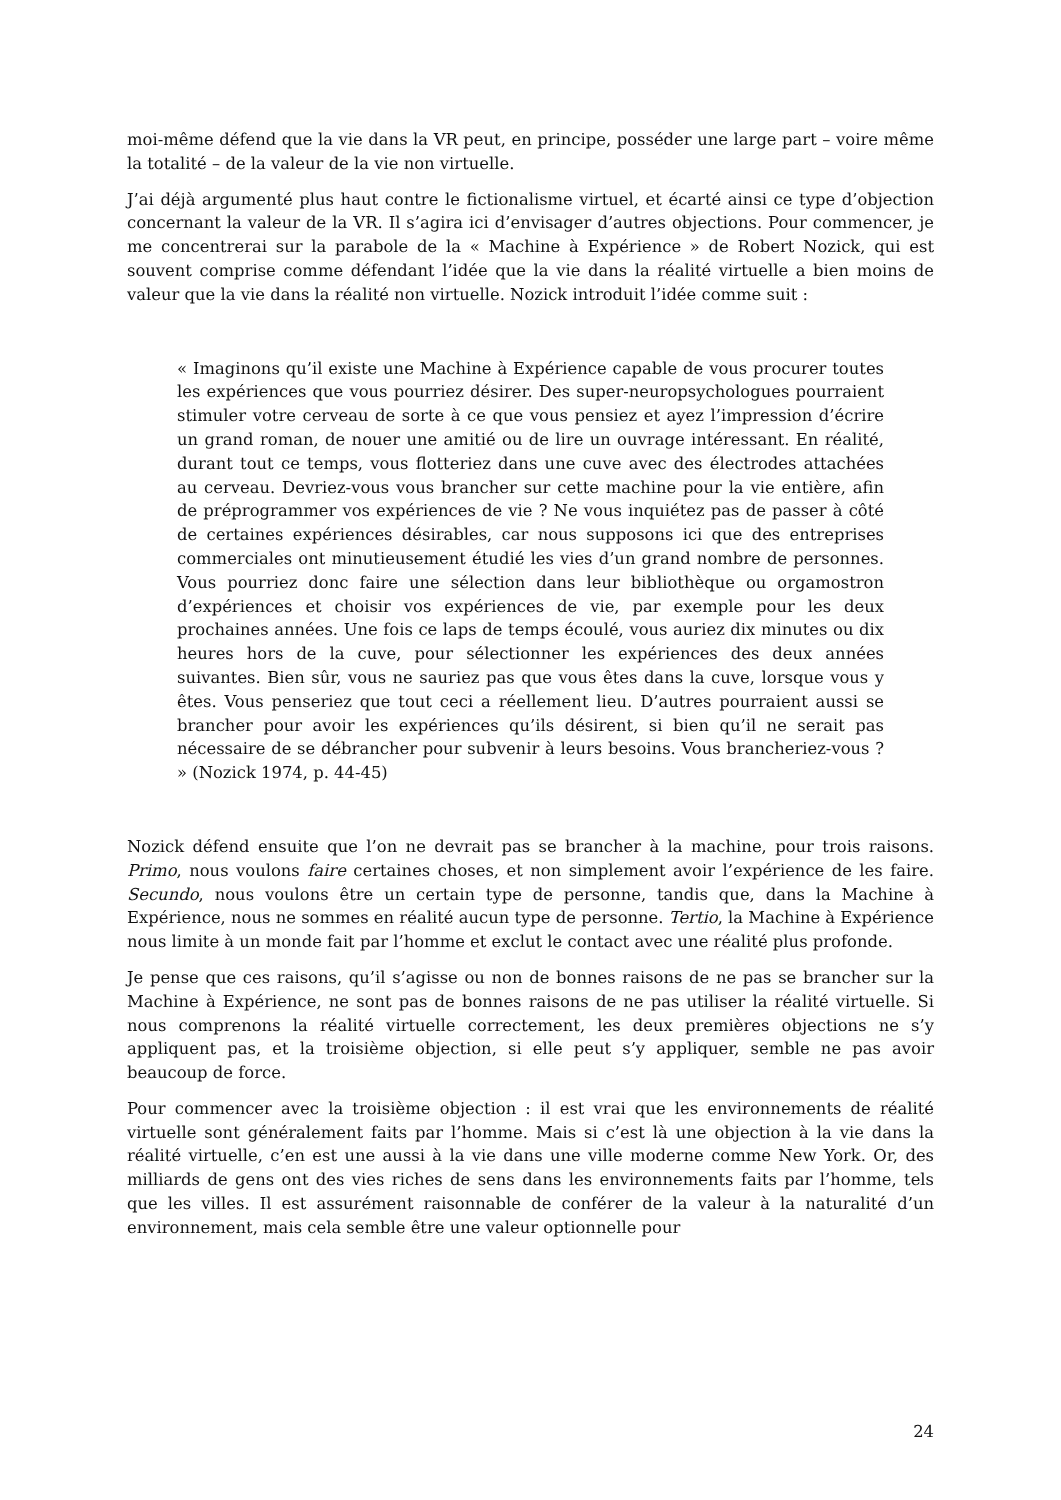moi-même défend que la vie dans la VR peut, en principe, posséder une large part – voire même la totalité – de la valeur de la vie non virtuelle.
J’ai déjà argumenté plus haut contre le fictionalisme virtuel, et écarté ainsi ce type d’objection concernant la valeur de la VR. Il s’agira ici d’envisager d’autres objections. Pour commencer, je me concentrerai sur la parabole de la « Machine à Expérience » de Robert Nozick, qui est souvent comprise comme défendant l’idée que la vie dans la réalité virtuelle a bien moins de valeur que la vie dans la réalité non virtuelle. Nozick introduit l’idée comme suit :
« Imaginons qu’il existe une Machine à Expérience capable de vous procurer toutes les expériences que vous pourriez désirer. Des super-neuropsychologues pourraient stimuler votre cerveau de sorte à ce que vous pensiez et ayez l’impression d’écrire un grand roman, de nouer une amitié ou de lire un ouvrage intéressant. En réalité, durant tout ce temps, vous flotteriez dans une cuve avec des électrodes attachées au cerveau. Devriez-vous vous brancher sur cette machine pour la vie entière, afin de préprogrammer vos expériences de vie ? Ne vous inquiétez pas de passer à côté de certaines expériences désirables, car nous supposons ici que des entreprises commerciales ont minutieusement étudié les vies d’un grand nombre de personnes. Vous pourriez donc faire une sélection dans leur bibliothèque ou orgamostron d’expériences et choisir vos expériences de vie, par exemple pour les deux prochaines années. Une fois ce laps de temps écoulé, vous auriez dix minutes ou dix heures hors de la cuve, pour sélectionner les expériences des deux années suivantes. Bien sûr, vous ne sauriez pas que vous êtes dans la cuve, lorsque vous y êtes. Vous penseriez que tout ceci a réellement lieu. D’autres pourraient aussi se brancher pour avoir les expériences qu’ils désirent, si bien qu’il ne serait pas nécessaire de se débrancher pour subvenir à leurs besoins. Vous brancheriez-vous ? » (Nozick 1974, p. 44-45)
Nozick défend ensuite que l’on ne devrait pas se brancher à la machine, pour trois raisons. Primo, nous voulons faire certaines choses, et non simplement avoir l’expérience de les faire. Secundo, nous voulons être un certain type de personne, tandis que, dans la Machine à Expérience, nous ne sommes en réalité aucun type de personne. Tertio, la Machine à Expérience nous limite à un monde fait par l’homme et exclut le contact avec une réalité plus profonde.
Je pense que ces raisons, qu’il s’agisse ou non de bonnes raisons de ne pas se brancher sur la Machine à Expérience, ne sont pas de bonnes raisons de ne pas utiliser la réalité virtuelle. Si nous comprenons la réalité virtuelle correctement, les deux premières objections ne s’y appliquent pas, et la troisième objection, si elle peut s’y appliquer, semble ne pas avoir beaucoup de force.
Pour commencer avec la troisième objection : il est vrai que les environnements de réalité virtuelle sont généralement faits par l’homme. Mais si c’est là une objection à la vie dans la réalité virtuelle, c’en est une aussi à la vie dans une ville moderne comme New York. Or, des milliards de gens ont des vies riches de sens dans les environnements faits par l’homme, tels que les villes. Il est assurément raisonnable de conférer de la valeur à la naturalité d’un environnement, mais cela semble être une valeur optionnelle pour
24